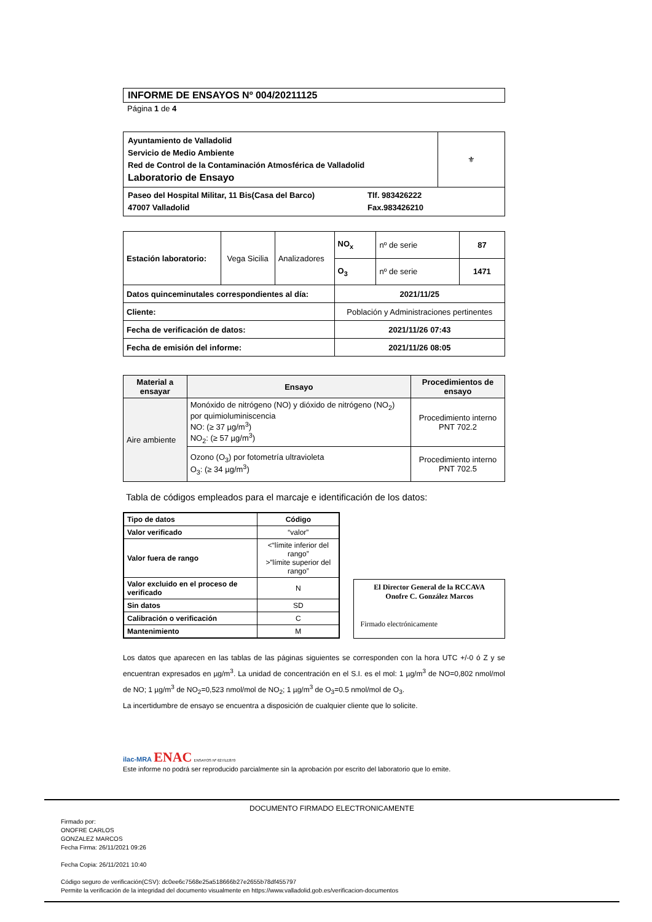INFORME DE ENSAYOS Nº 004/20211125
Página 1 de 4
| Ayuntamiento de Valladolid Servicio de Medio Ambiente Red de Control de la Contaminación Atmosférica de Valladolid Laboratorio de Ensayo | ⚜ |
| Paseo del Hospital Militar, 11 Bis(Casa del Barco) Tlf. 983426222 47007 Valladolid Fax.983426210 | |
| Estación laboratorio: | Vega Sicilia | Analizadores | NO<sub>x</sub> | nº de serie | 87 |
| | | | O<sub>3</sub> | nº de serie | 1471 |
| Datos quinceminutales correspondientes al día: | | | 2021/11/25 | | |
| Cliente: | | | Población y Administraciones pertinentes | | |
| Fecha de verificación de datos: | | | 2021/11/26 07:43 | | |
| Fecha de emisión del informe: | | | 2021/11/26 08:05 | | |
| Material a ensayar | Ensayo | Procedimientos de ensayo |
| --- | --- | --- |
| Aire ambiente | Monóxido de nitrógeno (NO) y dióxido de nitrógeno (NO<sub>2</sub>) por quimioluminiscencia NO: (≥ 37 µg/m<sup>3</sup>) NO<sub>2</sub>: (≥ 57 µg/m<sup>3</sup>) | Procedimiento interno PNT 702.2 |
| | Ozono (O<sub>3</sub>) por fotometría ultravioleta O<sub>3</sub>: (≥ 34 µg/m<sup>3</sup>) | Procedimiento interno PNT 702.5 |
Tabla de códigos empleados para el marcaje e identificación de los datos:
| Tipo de datos | Código |
| --- | --- |
| Valor verificado | “valor” |
| Valor fuera de rango | <“límite inferior del rango” >”límite superior del rango” |
| Valor excluido en el proceso de verificado | N |
| Sin datos | SD |
| Calibración o verificación | C |
| Mantenimiento | M |
El Director General de la RCCAVA
Onofre C. González Marcos
Firmado electrónicamente
Los datos que aparecen en las tablas de las páginas siguientes se corresponden con la hora UTC +/-0 ó Z y se encuentran expresados en µg/m<sup>3</sup>. La unidad de concentración en el S.I. es el mol: 1 µg/m<sup>3</sup> de NO=0,802 nmol/mol de NO; 1 µg/m<sup>3</sup> de NO<sub>2</sub>=0,523 nmol/mol de NO<sub>2</sub>; 1 µg/m<sup>3</sup> de O<sub>3</sub>=0.5 nmol/mol de O<sub>3</sub>.
La incertidumbre de ensayo se encuentra a disposición de cualquier cliente que lo solicite.
ilac-MRA ENAC ENSAYOS Nº 627/LE870
Este informe no podrá ser reproducido parcialmente sin la aprobación por escrito del laboratorio que lo emite.
DOCUMENTO FIRMADO ELECTRONICAMENTE
Firmado por:
ONOFRE CARLOS
GONZALEZ MARCOS
Fecha Firma: 26/11/2021 09:26
Fecha Copia: 26/11/2021 10:40
Código seguro de verificación(CSV): dc0ee6c7568e25a518666b27e2655b78df455797
Permite la verificación de la integridad del documento visualmente en https://www.valladolid.gob.es/verificacion-documentos